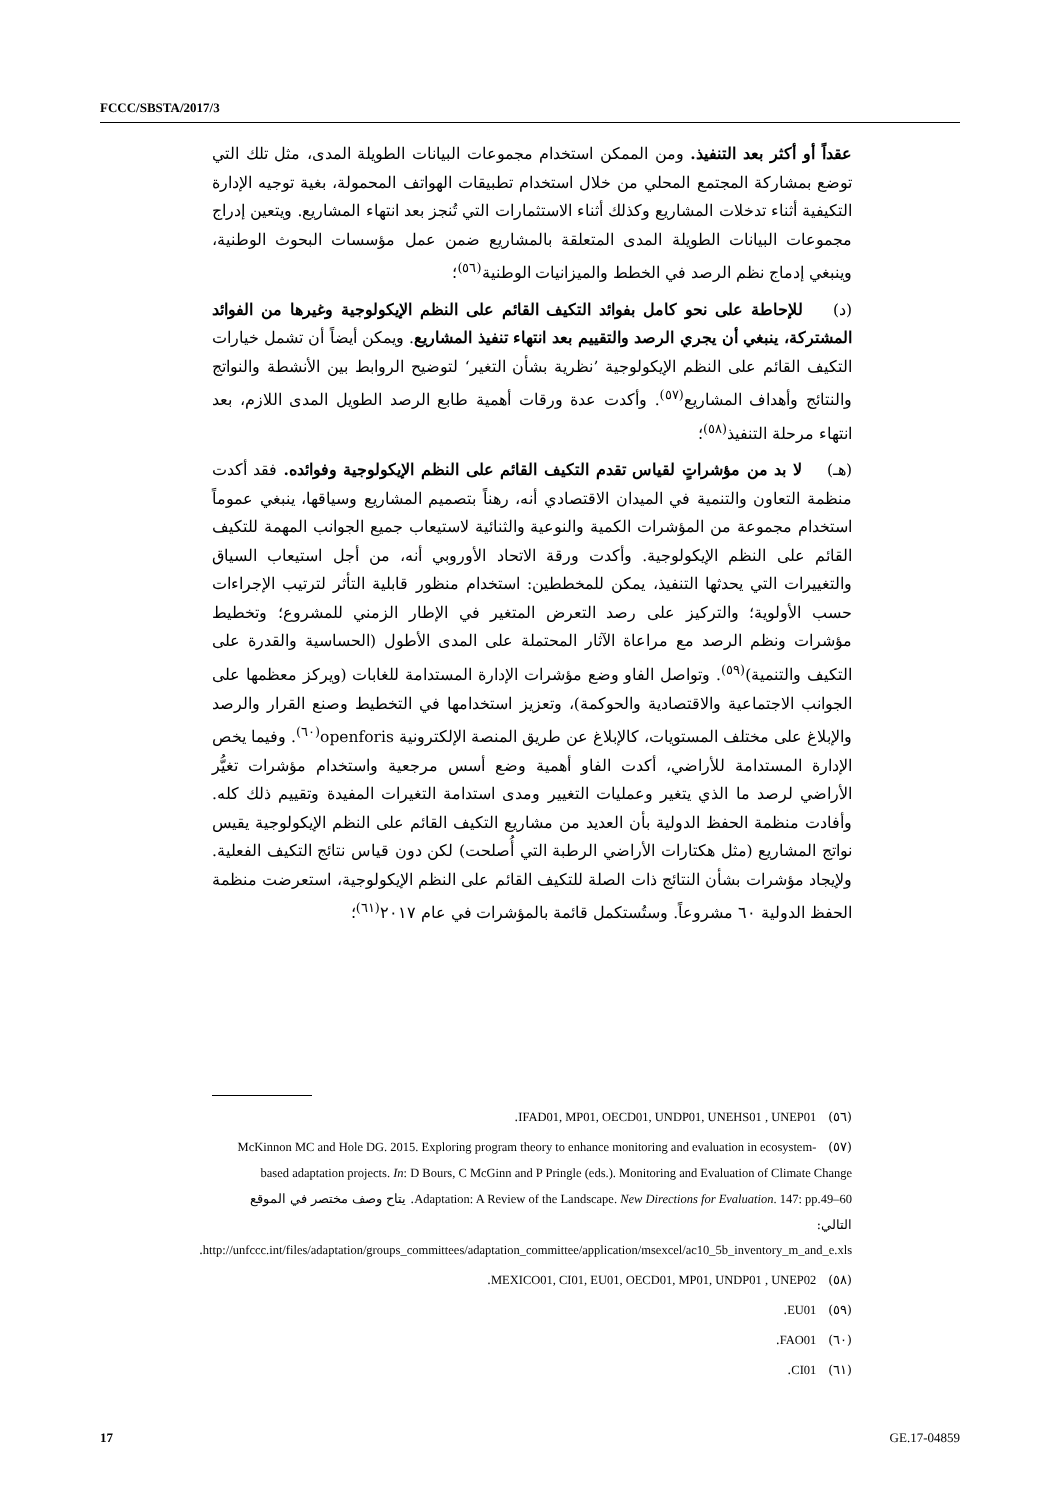FCCC/SBSTA/2017/3
عقداً أو أكثر بعد التنفيذ. ومن الممكن استخدام مجموعات البيانات الطويلة المدى، مثل تلك التي توضع بمشاركة المجتمع المحلي من خلال استخدام تطبيقات الهواتف المحمولة، بغية توجيه الإدارة التكيفية أثناء تدخلات المشاريع وكذلك أثناء الاستثمارات التي تُنجز بعد انتهاء المشاريع. ويتعين إدراج مجموعات البيانات الطويلة المدى المتعلقة بالمشاريع ضمن عمل مؤسسات البحوث الوطنية، وينبغي إدماج نظم الرصد في الخطط والميزانيات الوطنية<sup>(٥٦)</sup>؛
(د) للإحاطة على نحو كامل بفوائد التكيف القائم على النظم الإيكولوجية وغيرها من الفوائد المشتركة، ينبغي أن يجري الرصد والتقييم بعد انتهاء تنفيذ المشاريع. ويمكن أيضاً أن تشمل خيارات التكيف القائم على النظم الإيكولوجية ’نظرية بشأن التغير‘ لتوضيح الروابط بين الأنشطة والنواتج والنتائج وأهداف المشاريع<sup>(٥٧)</sup>. وأكدت عدة ورقات أهمية طابع الرصد الطويل المدى اللازم، بعد انتهاء مرحلة التنفيذ<sup>(٥٨)</sup>؛
(هـ) لا بد من مؤشراتٍ لقياس تقدم التكيف القائم على النظم الإيكولوجية وفوائده. فقد أكدت منظمة التعاون والتنمية في الميدان الاقتصادي أنه، رهناً بتصميم المشاريع وسياقها، ينبغي عموماً استخدام مجموعة من المؤشرات الكمية والنوعية والثنائية لاستيعاب جميع الجوانب المهمة للتكيف القائم على النظم الإيكولوجية. وأكدت ورقة الاتحاد الأوروبي أنه، من أجل استيعاب السياق والتغييرات التي يحدثها التنفيذ، يمكن للمخططين: استخدام منظور قابلية التأثر لترتيب الإجراءات حسب الأولوية؛ والتركيز على رصد التعرض المتغير في الإطار الزمني للمشروع؛ وتخطيط مؤشرات ونظم الرصد مع مراعاة الآثار المحتملة على المدى الأطول (الحساسية والقدرة على التكيف والتنمية)<sup>(٥٩)</sup>. وتواصل الفاو وضع مؤشرات الإدارة المستدامة للغابات (ويركز معظمها على الجوانب الاجتماعية والاقتصادية والحوكمة)، وتعزيز استخدامها في التخطيط وصنع القرار والرصد والإبلاغ على مختلف المستويات، كالإبلاغ عن طريق المنصة الإلكترونية openforis<sup>(٦٠)</sup>. وفيما يخص الإدارة المستدامة للأراضي، أكدت الفاو أهمية وضع أسس مرجعية واستخدام مؤشرات تغيُّر الأراضي لرصد ما الذي يتغير وعمليات التغيير ومدى استدامة التغيرات المفيدة وتقييم ذلك كله. وأفادت منظمة الحفظ الدولية بأن العديد من مشاريع التكيف القائم على النظم الإيكولوجية يقيس نواتج المشاريع (مثل هكتارات الأراضي الرطبة التي أُصلحت) لكن دون قياس نتائج التكيف الفعلية. ولإيجاد مؤشرات بشأن النتائج ذات الصلة للتكيف القائم على النظم الإيكولوجية، استعرضت منظمة الحفظ الدولية ٦٠ مشروعاً. وستُستكمل قائمة بالمؤشرات في عام ٢٠١٧<sup>(٦١)</sup>؛
(٥٦) IFAD01, MP01, OECD01, UNDP01, UNEHS01 , UNEP01.
(٥٧) McKinnon MC and Hole DG. 2015. Exploring program theory to enhance monitoring and evaluation in ecosystem-based adaptation projects. In: D Bours, C McGinn and P Pringle (eds.). Monitoring and Evaluation of Climate Change Adaptation: A Review of the Landscape. New Directions for Evaluation. 147: pp.49–60. يتاح وصف مختصر في الموقع التالي: http://unfccc.int/files/adaptation/groups_committees/adaptation_committee/application/msexcel/ac10_5b_inventory_m_and_e.xls.
(٥٨) MEXICO01, CI01, EU01, OECD01, MP01, UNDP01 , UNEP02.
(٥٩) EU01.
(٦٠) FAO01.
(٦١) CI01.
17 GE.17-04859